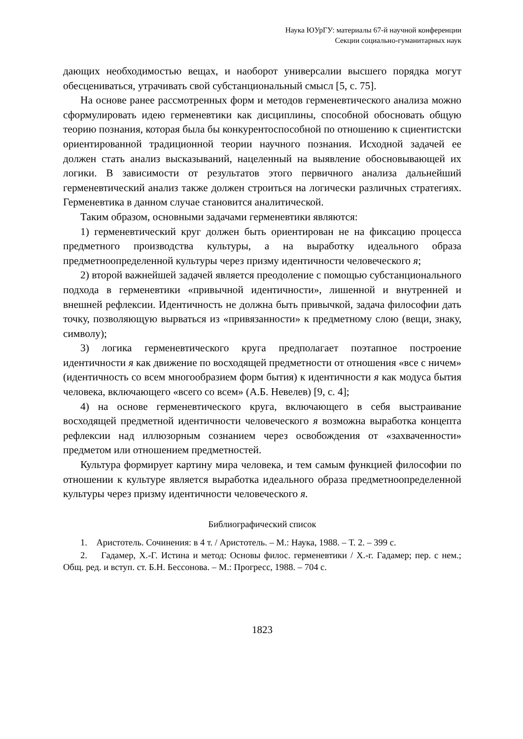Наука ЮУрГУ: материалы 67-й научной конференции
Секции социально-гуманитарных наук
дающих необходимостью вещах, и наоборот универсалии высшего порядка могут обесцениваться, утрачивать свой субстанциональный смысл [5, с. 75].
На основе ранее рассмотренных форм и методов герменевтического анализа можно сформулировать идею герменевтики как дисциплины, способной обосновать общую теорию познания, которая была бы конкурентоспособной по отношению к сциентистски ориентированной традиционной теории научного познания. Исходной задачей ее должен стать анализ высказываний, нацеленный на выявление обосновывающей их логики. В зависимости от результатов этого первичного анализа дальнейший герменевтический анализ также должен строиться на логически различных стратегиях. Герменевтика в данном случае становится аналитической.
Таким образом, основными задачами герменевтики являются:
1) герменевтический круг должен быть ориентирован не на фиксацию процесса предметного производства культуры, а на выработку идеального образа предметноопределенной культуры через призму идентичности человеческого я;
2) второй важнейшей задачей является преодоление с помощью субстанционального подхода в герменевтики «привычной идентичности», лишенной и внутренней и внешней рефлексии. Идентичность не должна быть привычкой, задача философии дать точку, позволяющую вырваться из «привязанности» к предметному слою (вещи, знаку, символу);
3) логика герменевтического круга предполагает поэтапное построение идентичности я как движение по восходящей предметности от отношения «все с ничем» (идентичность со всем многообразием форм бытия) к идентичности я как модуса бытия человека, включающего «всего со всем» (А.Б. Невелев) [9, с. 4];
4) на основе герменевтического круга, включающего в себя выстраивание восходящей предметной идентичности человеческого я возможна выработка концепта рефлексии над иллюзорным сознанием через освобождения от «захваченности» предметом или отношением предметностей.
Культура формирует картину мира человека, и тем самым функцией философии по отношении к культуре является выработка идеального образа предметноопределенной культуры через призму идентичности человеческого я.
Библиографический список
1. Аристотель. Сочинения: в 4 т. / Аристотель. – М.: Наука, 1988. – Т. 2. – 399 с.
2. Гадамер, Х.-Г. Истина и метод: Основы филос. герменевтики / Х.-г. Гадамер; пер. с нем.; Общ. ред. и вступ. ст. Б.Н. Бессонова. – М.: Прогресс, 1988. – 704 с.
1823